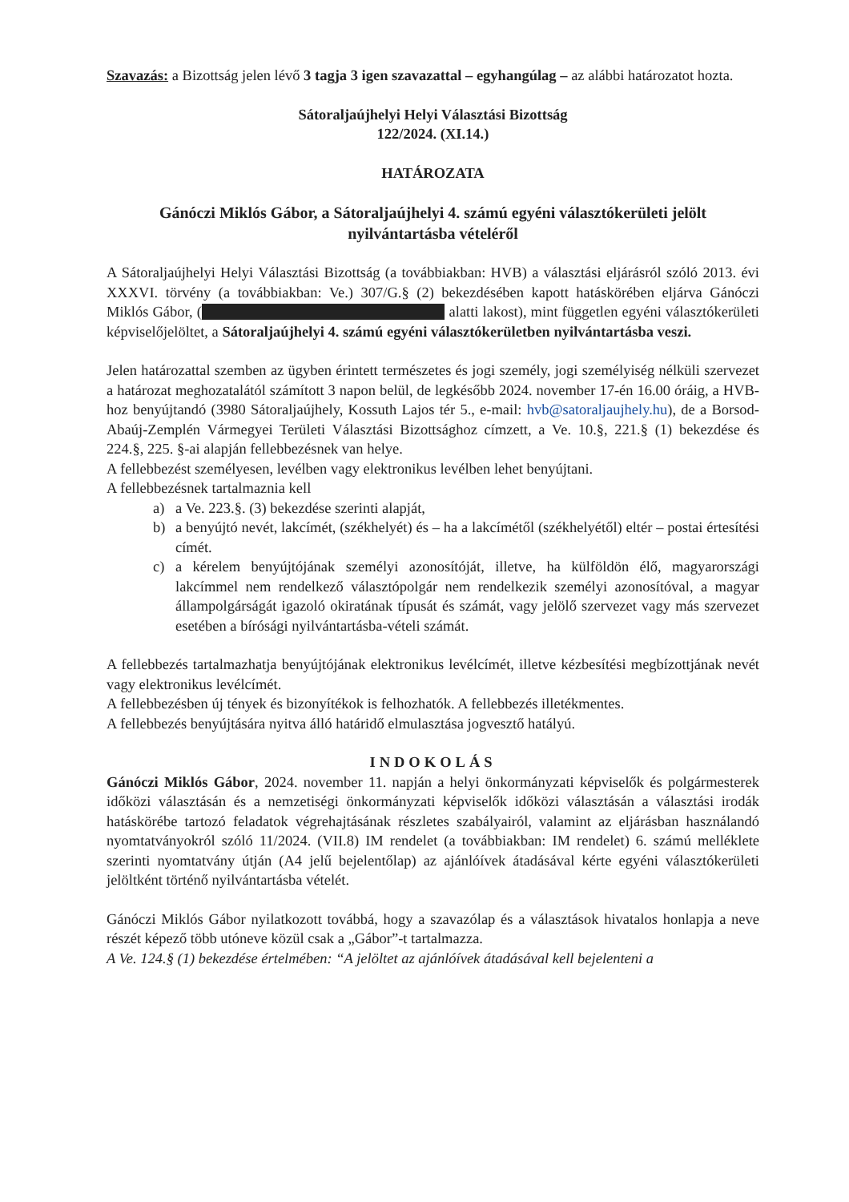Szavazás: a Bizottság jelen lévő 3 tagja 3 igen szavazattal – egyhangúlag – az alábbi határozatot hozta.
Sátoraljaújhelyi Helyi Választási Bizottság
122/2024. (XI.14.)
HATÁROZATA
Gánóczi Miklós Gábor, a Sátoraljaújhelyi 4. számú egyéni választókerületi jelölt nyilvántartásba vételéről
A Sátoraljaújhelyi Helyi Választási Bizottság (a továbbiakban: HVB) a választási eljárásról szóló 2013. évi XXXVI. törvény (a továbbiakban: Ve.) 307/G.§ (2) bekezdésében kapott hatáskörében eljárva Gánóczi Miklós Gábor, ( alatti lakost), mint független egyéni választókerületi képviselőjelöltet, a Sátoraljaújhelyi 4. számú egyéni választókerületben nyilvántartásba veszi.
Jelen határozattal szemben az ügyben érintett természetes és jogi személy, jogi személyiség nélküli szervezet a határozat meghozatalától számított 3 napon belül, de legkésőbb 2024. november 17-én 16.00 óráig, a HVB-hoz benyújtandó (3980 Sátoraljaújhely, Kossuth Lajos tér 5., e-mail: hvb@satoraljaujhely.hu), de a Borsod-Abaúj-Zemplén Vármegyei Területi Választási Bizottsághoz címzett, a Ve. 10.§, 221.§ (1) bekezdése és 224.§, 225. §-ai alapján fellebbezésnek van helye.
A fellebbezést személyesen, levélben vagy elektronikus levélben lehet benyújtani.
A fellebbezésnek tartalmaznia kell
a) a Ve. 223.§. (3) bekezdése szerinti alapját,
b) a benyújtó nevét, lakcímét, (székhelyét) és – ha a lakcímétől (székhelyétől) eltér – postai értesítési címét.
c) a kérelem benyújtójának személyi azonosítóját, illetve, ha külföldön élő, magyarországi lakcímmel nem rendelkező választópolgár nem rendelkezik személyi azonosítóval, a magyar állampolgárságát igazoló okiratának típusát és számát, vagy jelölő szervezet vagy más szervezet esetében a bírósági nyilvántartásba-vételi számát.
A fellebbezés tartalmazhatja benyújtójának elektronikus levélcímét, illetve kézbesítési megbízottjának nevét vagy elektronikus levélcímét.
A fellebbezésben új tények és bizonyítékok is felhozhatók. A fellebbezés illetékmentes.
A fellebbezés benyújtására nyitva álló határidő elmulasztása jogvesztő hatályú.
INDOKOLÁS
Gánóczi Miklós Gábor, 2024. november 11. napján a helyi önkormányzati képviselők és polgármesterek időközi választásán és a nemzetiségi önkormányzati képviselők időközi választásán a választási irodák hatáskörébe tartozó feladatok végrehajtásának részletes szabályairól, valamint az eljárásban használandó nyomtatványokról szóló 11/2024. (VII.8) IM rendelet (a továbbiakban: IM rendelet) 6. számú melléklete szerinti nyomtatvány útján (A4 jelű bejelentőlap) az ajánlóívek átadásával kérte egyéni választókerületi jelöltként történő nyilvántartásba vételét.
Gánóczi Miklós Gábor nyilatkozott továbbá, hogy a szavazólap és a választások hivatalos honlapja a neve részét képező több utóneve közül csak a „Gábor”-t tartalmazza.
A Ve. 124.§ (1) bekezdése értelmében: “A jelöltet az ajánlóívek átadásával kell bejelenteni a